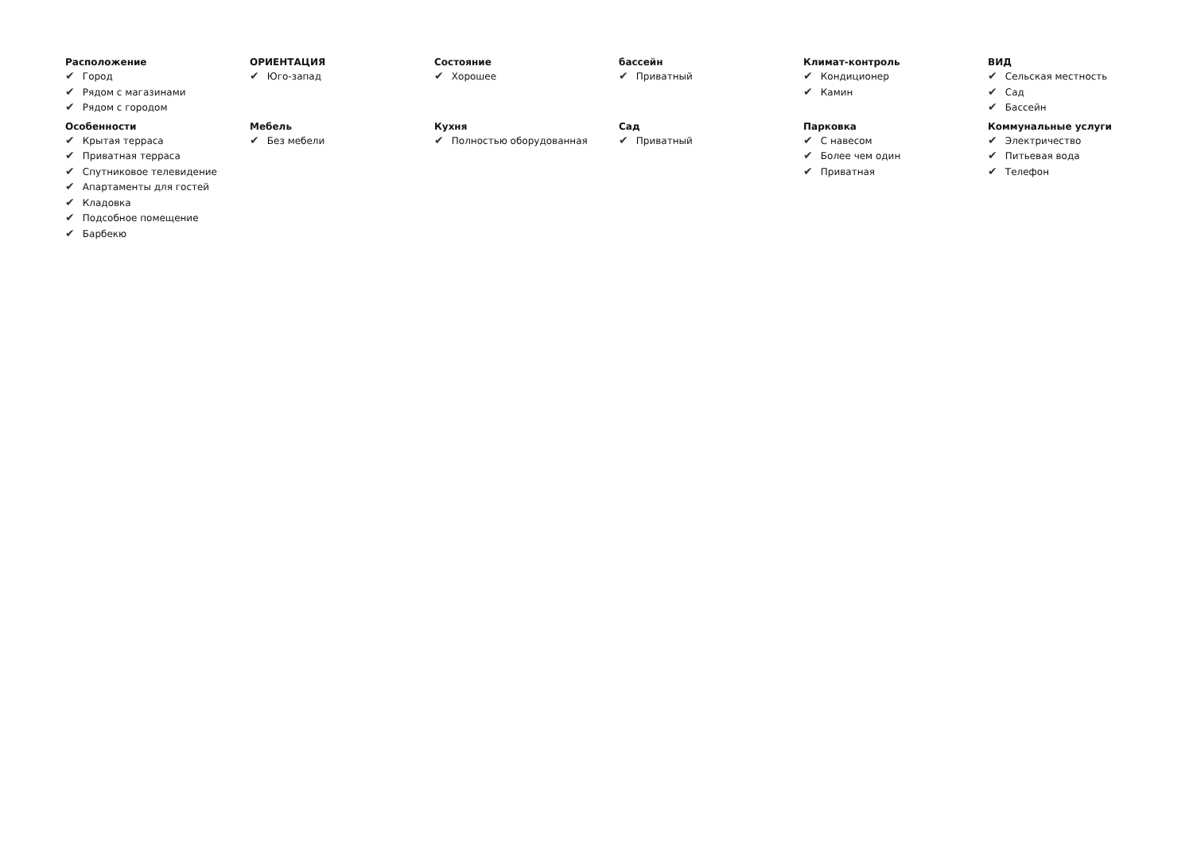Расположение
✔ Город
✔ Рядом с магазинами
✔ Рядом с городом
ОРИЕНТАЦИЯ
✔ Юго-запад
Состояние
✔ Хорошее
бассейн
✔ Приватный
Климат-контроль
✔ Кондиционер
✔ Камин
ВИД
✔ Сельская местность
✔ Сад
✔ Бассейн
Особенности
✔ Крытая терраса
✔ Приватная терраса
✔ Спутниковое телевидение
✔ Апартаменты для гостей
✔ Кладовка
✔ Подсобное помещение
✔ Барбекю
Мебель
✔ Без мебели
Кухня
✔ Полностью оборудованная
Сад
✔ Приватный
Парковка
✔ С навесом
✔ Более чем один
✔ Приватная
Коммунальные услуги
✔ Электричество
✔ Питьевая вода
✔ Телефон